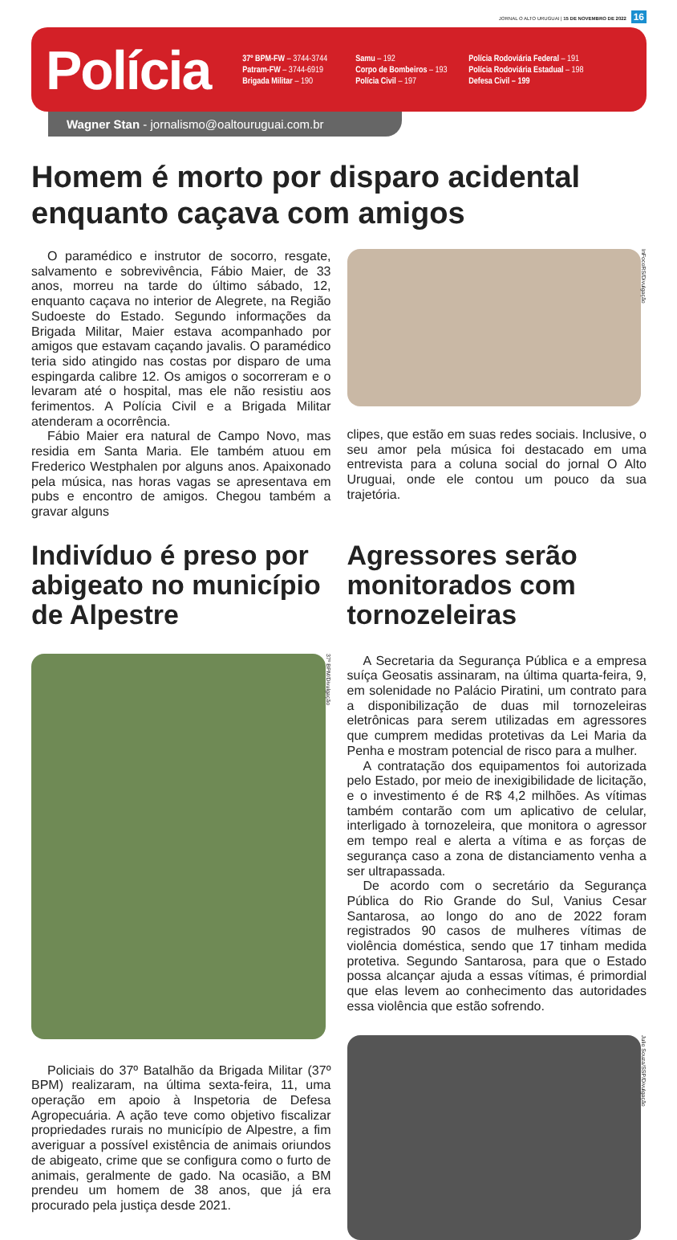JORNAL O ALTO URUGUAI | 15 DE NOVEMBRO DE 2022 16
Polícia
37º BPM-FW – 3744-3744
Patram-FW – 3744-6919
Brigada Militar – 190
Samu – 192
Corpo de Bombeiros – 193
Polícia Civil – 197
Polícia Rodoviária Federal – 191
Polícia Rodoviária Estadual – 198
Defesa Civil – 199
Wagner Stan - jornalismo@oaltouruguai.com.br
Homem é morto por disparo acidental enquanto caçava com amigos
O paramédico e instrutor de socorro, resgate, salvamento e sobrevivência, Fábio Maier, de 33 anos, morreu na tarde do último sábado, 12, enquanto caçava no interior de Alegrete, na Região Sudoeste do Estado. Segundo informações da Brigada Militar, Maier estava acompanhado por amigos que estavam caçando javalis. O paramédico teria sido atingido nas costas por disparo de uma espingarda calibre 12. Os amigos o socorreram e o levaram até o hospital, mas ele não resistiu aos ferimentos. A Polícia Civil e a Brigada Militar atenderam a ocorrência.
Fábio Maier era natural de Campo Novo, mas residia em Santa Maria. Ele também atuou em Frederico Westphalen por alguns anos. Apaixonado pela música, nas horas vagas se apresentava em pubs e encontro de amigos. Chegou também a gravar alguns
InFocoRS/Divulgação
clipes, que estão em suas redes sociais. Inclusive, o seu amor pela música foi destacado em uma entrevista para a coluna social do jornal O Alto Uruguai, onde ele contou um pouco da sua trajetória.
Indivíduo é preso por abigeato no município de Alpestre
37º BPM/Divulgação
Policiais do 37º Batalhão da Brigada Militar (37º BPM) realizaram, na última sexta-feira, 11, uma operação em apoio à Inspetoria de Defesa Agropecuária. A ação teve como objetivo fiscalizar propriedades rurais no município de Alpestre, a fim averiguar a possível existência de animais oriundos de abigeato, crime que se configura como o furto de animais, geralmente de gado. Na ocasião, a BM prendeu um homem de 38 anos, que já era procurado pela justiça desde 2021.
Agressores serão monitorados com tornozeleiras
A Secretaria da Segurança Pública e a empresa suíça Geosatis assinaram, na última quarta-feira, 9, em solenidade no Palácio Piratini, um contrato para a disponibilização de duas mil tornozeleiras eletrônicas para serem utilizadas em agressores que cumprem medidas protetivas da Lei Maria da Penha e mostram potencial de risco para a mulher.
A contratação dos equipamentos foi autorizada pelo Estado, por meio de inexigibilidade de licitação, e o investimento é de R$ 4,2 milhões. As vítimas também contarão com um aplicativo de celular, interligado à tornozeleira, que monitora o agressor em tempo real e alerta a vítima e as forças de segurança caso a zona de distanciamento venha a ser ultrapassada.
De acordo com o secretário da Segurança Pública do Rio Grande do Sul, Vanius Cesar Santarosa, ao longo do ano de 2022 foram registrados 90 casos de mulheres vítimas de violência doméstica, sendo que 17 tinham medida protetiva. Segundo Santarosa, para que o Estado possa alcançar ajuda a essas vítimas, é primordial que elas levem ao conhecimento das autoridades essa violência que estão sofrendo.
Julio Souza/SSP/Divulgação